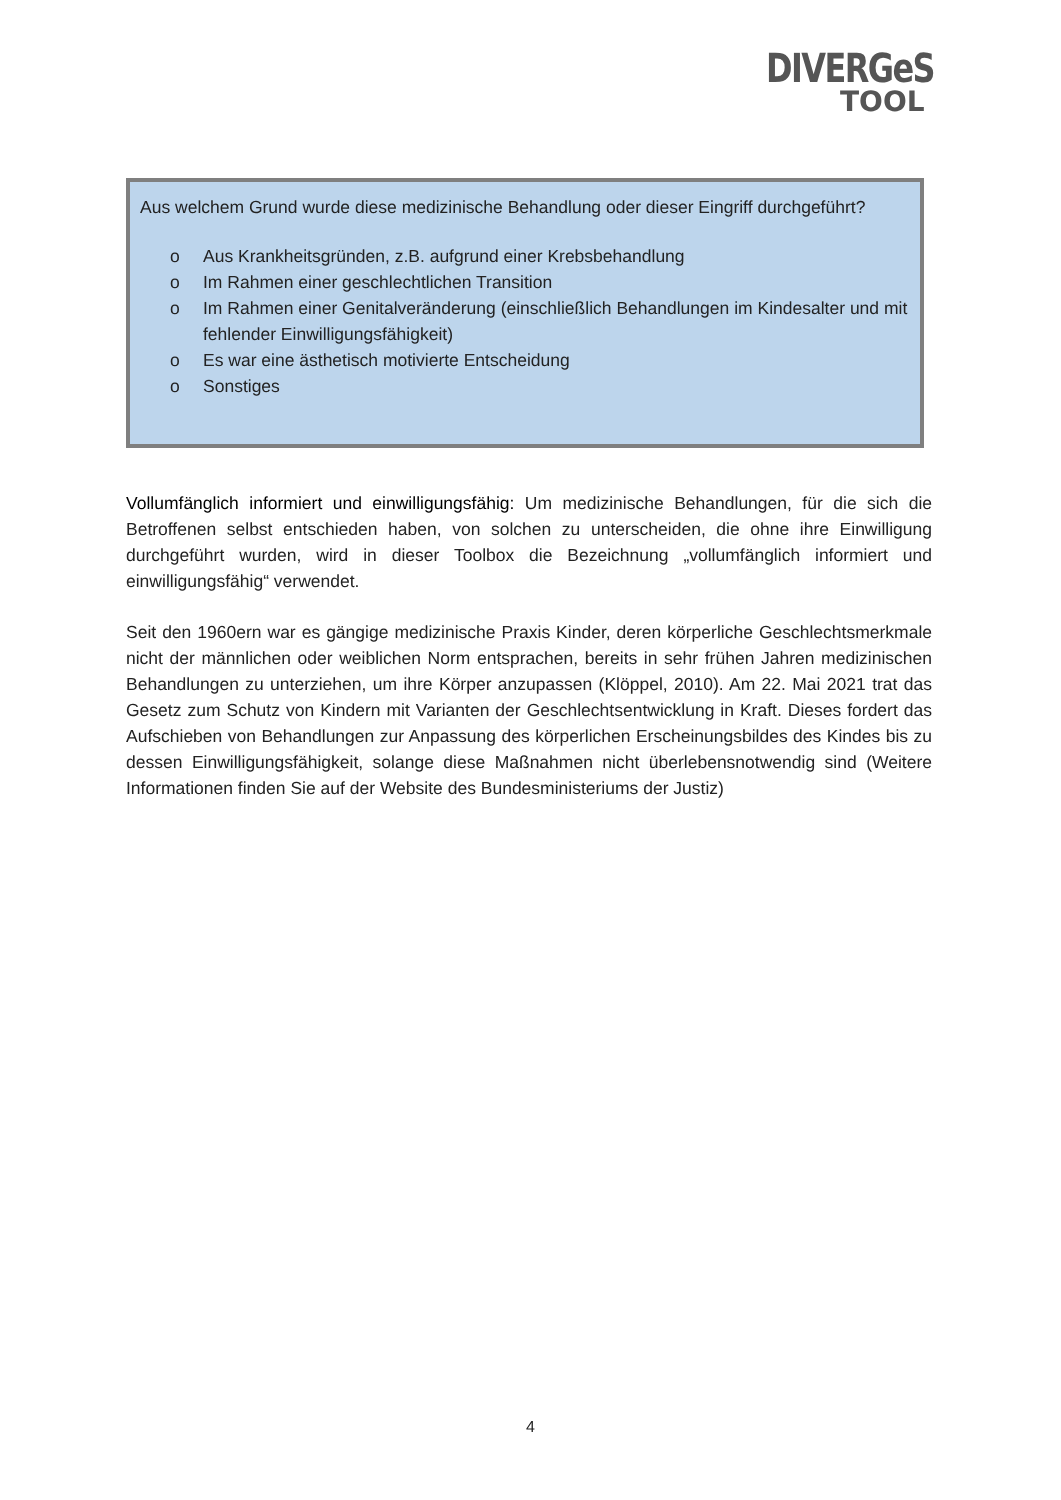DIVERGeS
TOOL
Aus welchem Grund wurde diese medizinische Behandlung oder dieser Eingriff durchgeführt?
o Aus Krankheitsgründen, z.B. aufgrund einer Krebsbehandlung
o Im Rahmen einer geschlechtlichen Transition
o Im Rahmen einer Genitalveränderung (einschließlich Behandlungen im Kindesalter und mit fehlender Einwilligungsfähigkeit)
o Es war eine ästhetisch motivierte Entscheidung
o Sonstiges
Vollumfänglich informiert und einwilligungsfähig: Um medizinische Behandlungen, für die sich die Betroffenen selbst entschieden haben, von solchen zu unterscheiden, die ohne ihre Einwilligung durchgeführt wurden, wird in dieser Toolbox die Bezeichnung „vollumfänglich informiert und einwilligungsfähig“ verwendet.
Seit den 1960ern war es gängige medizinische Praxis Kinder, deren körperliche Geschlechtsmerkmale nicht der männlichen oder weiblichen Norm entsprachen, bereits in sehr frühen Jahren medizinischen Behandlungen zu unterziehen, um ihre Körper anzupassen (Klöppel, 2010). Am 22. Mai 2021 trat das Gesetz zum Schutz von Kindern mit Varianten der Geschlechtsentwicklung in Kraft. Dieses fordert das Aufschieben von Behandlungen zur Anpassung des körperlichen Erscheinungsbildes des Kindes bis zu dessen Einwilligungsfähigkeit, solange diese Maßnahmen nicht überlebensnotwendig sind (Weitere Informationen finden Sie auf der Website des Bundesministeriums der Justiz)
4